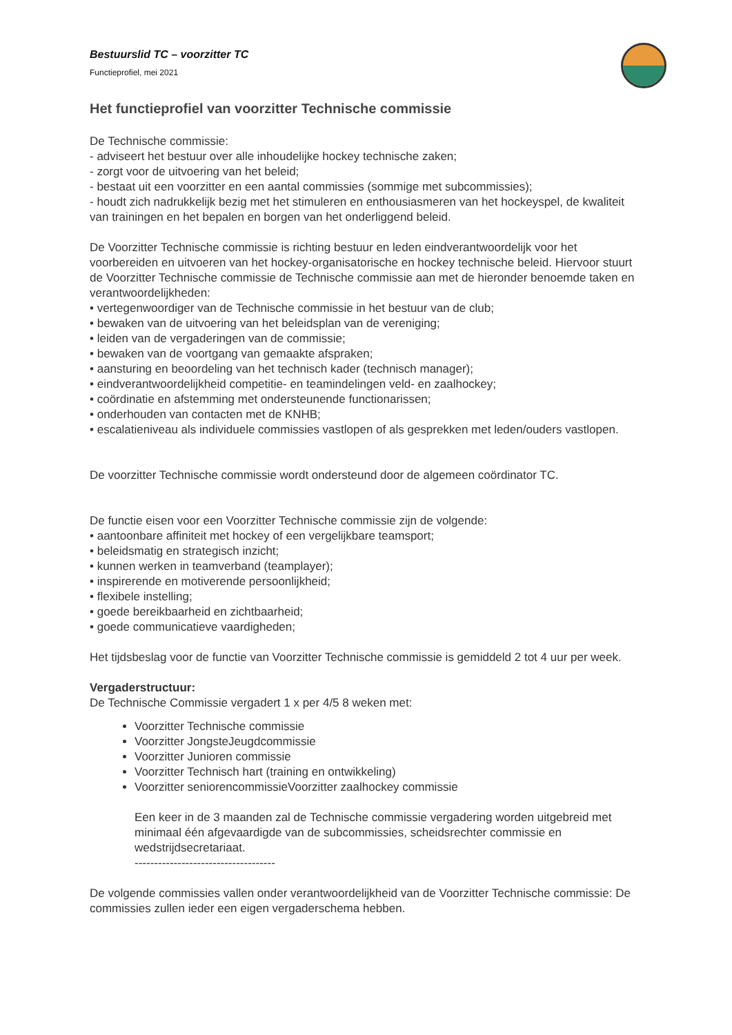Bestuurslid TC – voorzitter TC
Functieprofiel, mei 2021
Het functieprofiel van voorzitter Technische commissie
De Technische commissie:
- adviseert het bestuur over alle inhoudelijke hockey technische zaken;
- zorgt voor de uitvoering van het beleid;
- bestaat uit een voorzitter en een aantal commissies (sommige met subcommissies);
- houdt zich nadrukkelijk bezig met het stimuleren en enthousiasmeren van het hockeyspel, de kwaliteit van trainingen en het bepalen en borgen van het onderliggend beleid.
De Voorzitter Technische commissie is richting bestuur en leden eindverantwoordelijk voor het voorbereiden en uitvoeren van het hockey-organisatorische en hockey technische beleid. Hiervoor stuurt de Voorzitter Technische commissie de Technische commissie aan met de hieronder benoemde taken en verantwoordelijkheden:
• vertegenwoordiger van de Technische commissie in het bestuur van de club;
• bewaken van de uitvoering van het beleidsplan van de vereniging;
• leiden van de vergaderingen van de commissie;
• bewaken van de voortgang van gemaakte afspraken;
• aansturing en beoordeling van het technisch kader (technisch manager);
• eindverantwoordelijkheid competitie- en teamindelingen veld- en zaalhockey;
• coördinatie en afstemming met ondersteunende functionarissen;
• onderhouden van contacten met de KNHB;
• escalatieniveau als individuele commissies vastlopen of als gesprekken met leden/ouders vastlopen.
De voorzitter Technische commissie wordt ondersteund door de algemeen coördinator TC.
De functie eisen voor een Voorzitter Technische commissie zijn de volgende:
• aantoonbare affiniteit met hockey of een vergelijkbare teamsport;
• beleidsmatig en strategisch inzicht;
• kunnen werken in teamverband (teamplayer);
• inspirerende en motiverende persoonlijkheid;
• flexibele instelling;
• goede bereikbaarheid en zichtbaarheid;
• goede communicatieve vaardigheden;
Het tijdsbeslag voor de functie van Voorzitter Technische commissie is gemiddeld 2 tot 4 uur per week.
Vergaderstructuur:
De Technische Commissie vergadert 1 x per 4/5 8 weken met:
Voorzitter Technische commissie
Voorzitter JongsteJeugdcommissie
Voorzitter Junioren commissie
Voorzitter Technisch hart (training en ontwikkeling)
Voorzitter seniorencommissieVoorzitter zaalhockey commissie
Een keer in de 3 maanden zal de Technische commissie vergadering worden uitgebreid met minimaal één afgevaardigde van de subcommissies, scheidsrechter commissie en wedstrijdsecretariaat.
------------------------------------
De volgende commissies vallen onder verantwoordelijkheid van de Voorzitter Technische commissie: De commissies zullen ieder een eigen vergaderschema hebben.